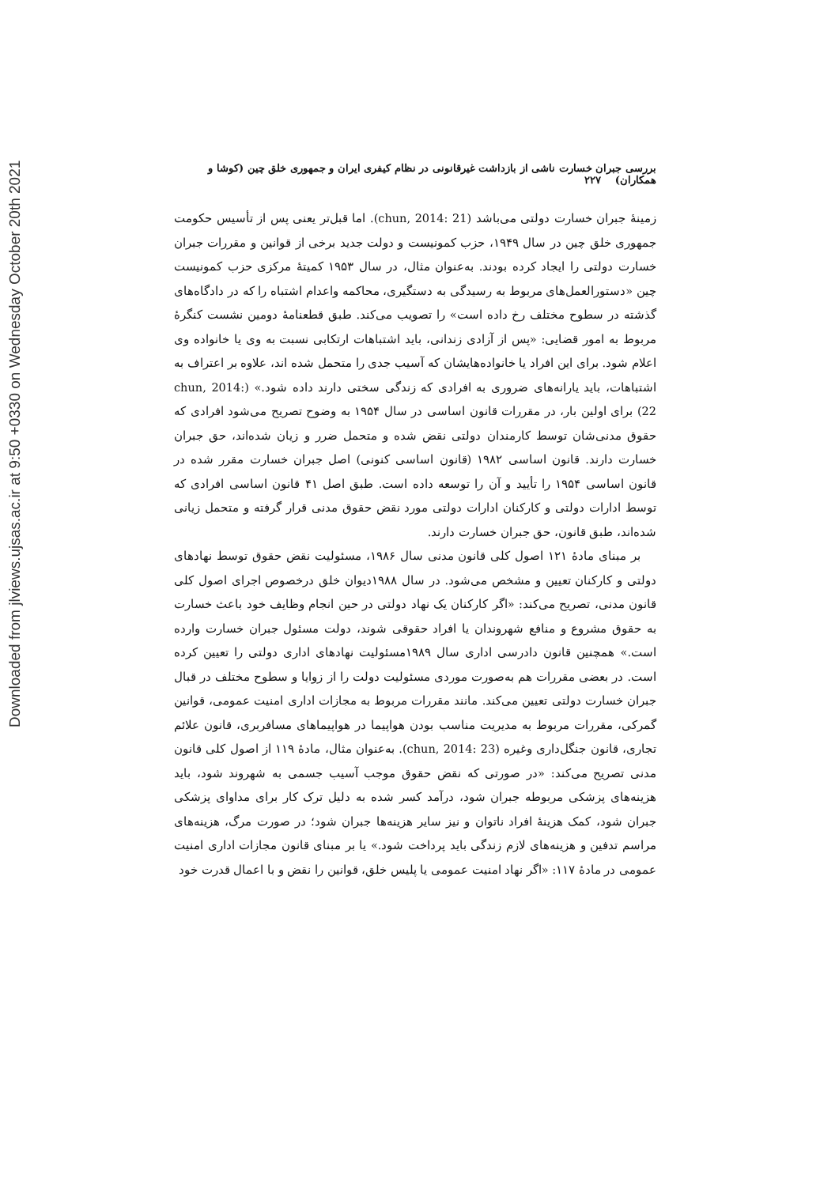Downloaded from jlviews.ujsas.ac.ir at 9:50 +0330 on Wednesday October 20th 2021
بررسی جبران خسارت ناشی از بازداشت غیرقانونی در نظام کیفری ایران و جمهوری خلق چین (کوشا و همکاران) ۲۲۷
زمینهٔ جبران خسارت دولتی می‌باشد (chun, 2014: 21). اما قبل‌تر یعنی پس از تأسیس حکومت جمهوری خلق چین در سال ۱۹۴۹، حزب کمونیست و دولت جدید برخی از قوانین و مقررات جبران خسارت دولتی را ایجاد کرده بودند. به‌عنوان مثال، در سال ۱۹۵۳ کمیتهٔ مرکزی حزب کمونیست چین «دستورالعمل‌های مربوط به رسیدگی به دستگیری، محاکمه واعدام اشتباه را که در دادگاه‌های گذشته در سطوح مختلف رخ داده است» را تصویب می‌کند. طبق قطعنامهٔ دومین نشست کنگرهٔ مربوط به امور قضایی: «پس از آزادی زندانی، باید اشتباهات ارتکابی نسبت به وی یا خانواده وی اعلام شود. برای این افراد یا خانواده‌هایشان که آسیب جدی را متحمل شده اند، علاوه بر اعتراف به اشتباهات، باید یارانه‌های ضروری به افرادی که زندگی سختی دارند داده شود.» (chun, 2014: 22) برای اولین بار، در مقررات قانون اساسی در سال ۱۹۵۴ به وضوح تصریح می‌شود افرادی که حقوق مدنی‌شان توسط کارمندان دولتی نقض شده و متحمل ضرر و زیان شده‌اند، حق جبران خسارت دارند. قانون اساسی ۱۹۸۲ (قانون اساسی کنونی) اصل جبران خسارت مقرر شده در قانون اساسی ۱۹۵۴ را تأیید و آن را توسعه داده است. طبق اصل ۴۱ قانون اساسی افرادی که توسط ادارات دولتی و کارکنان ادارات دولتی مورد نقض حقوق مدنی قرار گرفته و متحمل زیانی شده‌اند، طبق قانون، حق جبران خسارت دارند.
بر مبنای مادهٔ ۱۲۱ اصول کلی قانون مدنی سال ۱۹۸۶، مسئولیت نقض حقوق توسط نهادهای دولتی و کارکنان تعیین و مشخص می‌شود. در سال ۱۹۸۸دیوان خلق درخصوص اجرای اصول کلی قانون مدنی، تصریح می‌کند: «اگر کارکنان یک نهاد دولتی در حین انجام وظایف خود باعث خسارت به حقوق مشروع و منافع شهروندان یا افراد حقوقی شوند، دولت مسئول جبران خسارت وارده است.» همچنین قانون دادرسی اداری سال ۱۹۸۹مسئولیت نهادهای اداری دولتی را تعیین کرده است. در بعضی مقررات هم به‌صورت موردی مسئولیت دولت را از زوایا و سطوح مختلف در قبال جبران خسارت دولتی تعیین می‌کند. مانند مقررات مربوط به مجازات اداری امنیت عمومی، قوانین گمرکی، مقررات مربوط به مدیریت مناسب بودن هواپیما در هواپیماهای مسافربری، قانون علائم تجاری، قانون جنگل‌داری وغیره (chun, 2014: 23). به‌عنوان مثال، مادهٔ ۱۱۹ از اصول کلی قانون مدنی تصریح می‌کند: «در صورتی که نقض حقوق موجب آسیب جسمی به شهروند شود، باید هزینه‌های پزشکی مربوطه جبران شود، درآمد کسر شده به دلیل ترک کار برای مداوای پزشکی جبران شود، کمک هزینهٔ افراد ناتوان و نیز سایر هزینه‌ها جبران شود؛ در صورت مرگ، هزینه‌های مراسم تدفین و هزینه‌های لازم زندگی باید پرداخت شود.» یا بر مبنای قانون مجازات اداری امنیت عمومی در مادهٔ ۱۱۷: «اگر نهاد امنیت عمومی یا پلیس خلق، قوانین را نقض و با اعمال قدرت خود